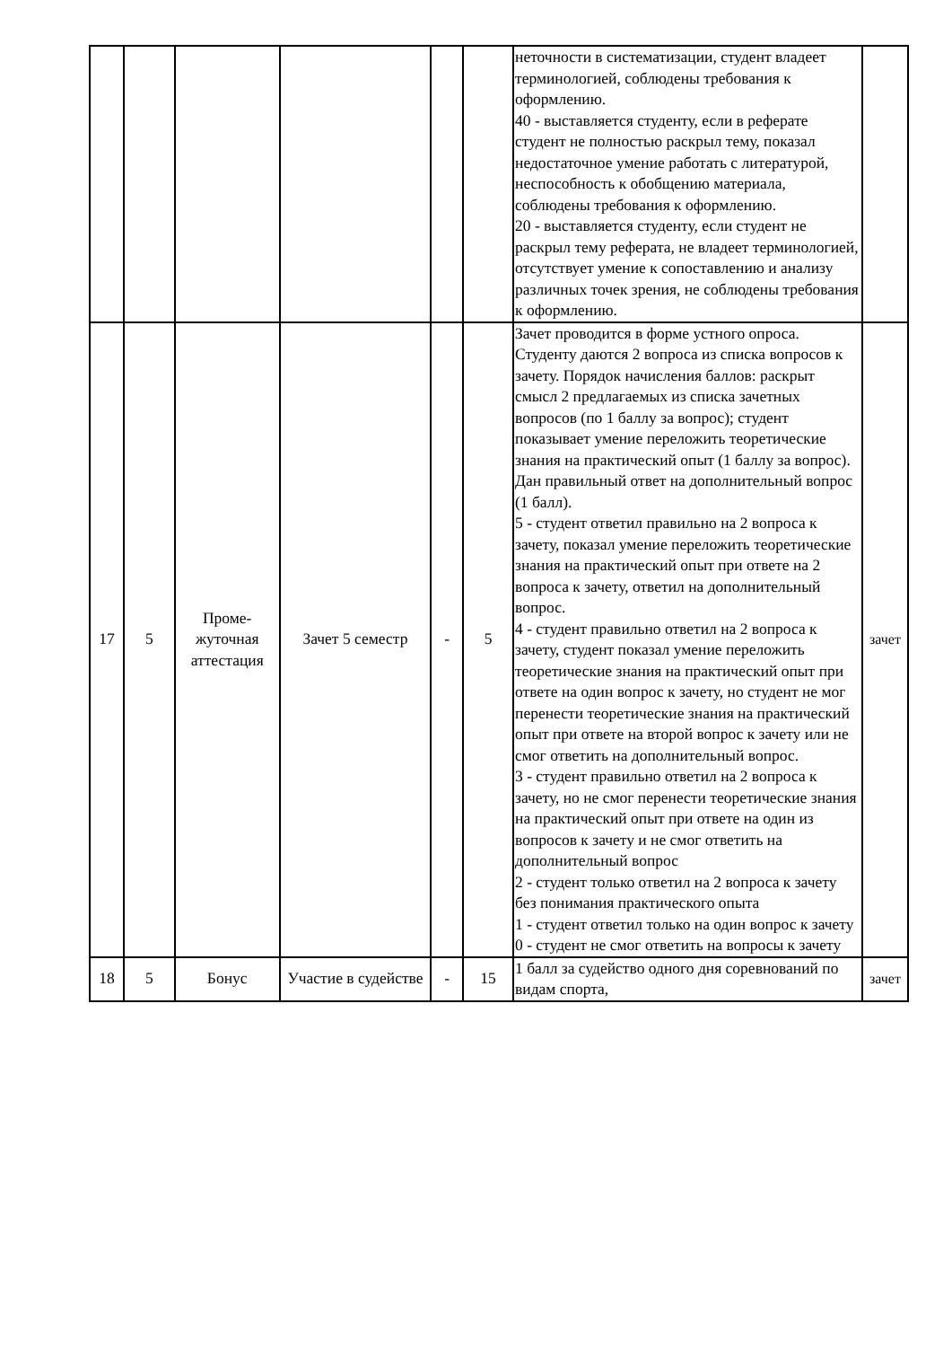| | | | | | | неточности в систематизации, студент владеет терминологией, соблюдены требования к оформлению. 40 - выставляется студенту, если в реферате студент не полностью раскрыл тему, показал недостаточное умение работать с литературой, неспособность к обобщению материала, соблюдены требования к оформлению. 20 - выставляется студенту, если студент не раскрыл тему реферата, не владеет терминологией, отсутствует умение к сопоставлению и анализу различных точек зрения, не соблюдены требования к оформлению. | |
| 17 | 5 | Проме- жуточная аттестация | Зачет 5 семестр | - | 5 | Зачет проводится в форме устного опроса. Студенту даются 2 вопроса из списка вопросов к зачету. Порядок начисления баллов: раскрыт смысл 2 предлагаемых из списка зачетных вопросов (по 1 баллу за вопрос); студент показывает умение переложить теоретические знания на практический опыт (1 баллу за вопрос). Дан правильный ответ на дополнительный вопрос (1 балл). 5 - студент ответил правильно на 2 вопроса к зачету, показал умение переложить теоретические знания на практический опыт при ответе на 2 вопроса к зачету, ответил на дополнительный вопрос. 4 - студент правильно ответил на 2 вопроса к зачету, студент показал умение переложить теоретические знания на практический опыт при ответе на один вопрос к зачету, но студент не мог перенести теоретические знания на практический опыт при ответе на второй вопрос к зачету или не смог ответить на дополнительный вопрос. 3 - студент правильно ответил на 2 вопроса к зачету, но не смог перенести теоретические знания на практический опыт при ответе на один из вопросов к зачету и не смог ответить на дополнительный вопрос 2 - студент только ответил на 2 вопроса к зачету без понимания практического опыта 1 - студент ответил только на один вопрос к зачету 0 - студент не смог ответить на вопросы к зачету | зачет |
| 18 | 5 | Бонус | Участие в судействе | - | 15 | 1 балл за судейство одного дня соревнований по видам спорта, | зачет |